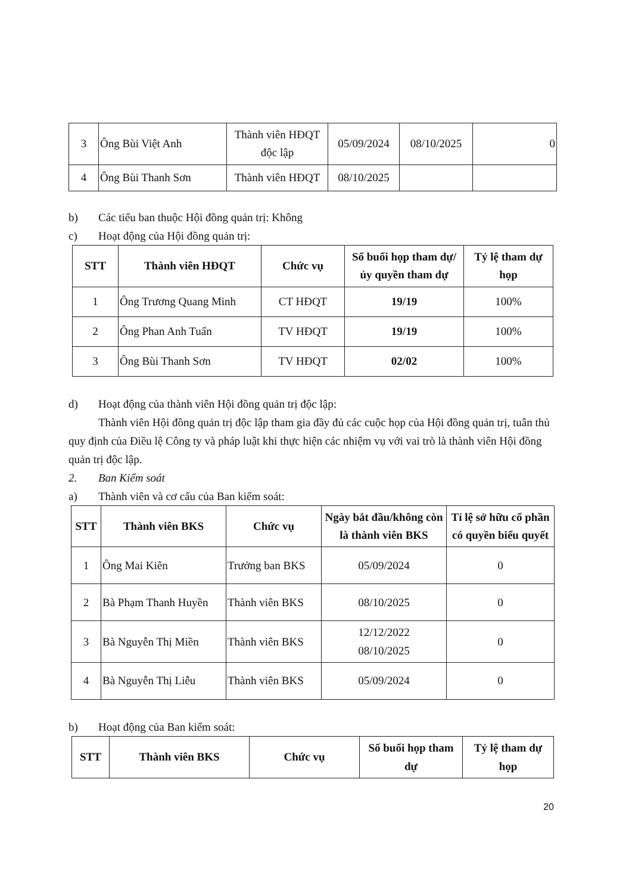| 3 | Ông Bùi Việt Anh | Thành viên HĐQT độc lập | 05/09/2024 | 08/10/2025 | 0 |
| 4 | Ông Bùi Thanh Sơn | Thành viên HĐQT | 08/10/2025 | | |
b) Các tiểu ban thuộc Hội đồng quản trị: Không
c) Hoạt động của Hội đồng quản trị:
| STT | Thành viên HĐQT | Chức vụ | Số buổi họp tham dự/ủy quyền tham dự | Tỷ lệ tham dự họp |
| --- | --- | --- | --- | --- |
| 1 | Ông Trương Quang Minh | CT HĐQT | 19/19 | 100% |
| 2 | Ông Phan Anh Tuấn | TV HĐQT | 19/19 | 100% |
| 3 | Ông Bùi Thanh Sơn | TV HĐQT | 02/02 | 100% |
d) Hoạt động của thành viên Hội đồng quản trị độc lập:
Thành viên Hội đồng quản trị độc lập tham gia đầy đủ các cuộc họp của Hội đồng quản trị, tuân thủ quy định của Điều lệ Công ty và pháp luật khi thực hiện các nhiệm vụ với vai trò là thành viên Hội đồng quản trị độc lập.
2. Ban Kiểm soát
a) Thành viên và cơ cấu của Ban kiểm soát:
| STT | Thành viên BKS | Chức vụ | Ngày bắt đầu/không còn là thành viên BKS | Tỉ lệ sở hữu cổ phần có quyền biểu quyết |
| --- | --- | --- | --- | --- |
| 1 | Ông Mai Kiên | Trưởng ban BKS | 05/09/2024 | 0 |
| 2 | Bà Phạm Thanh Huyền | Thành viên BKS | 08/10/2025 | 0 |
| 3 | Bà Nguyễn Thị Miền | Thành viên BKS | 12/12/2022 08/10/2025 | 0 |
| 4 | Bà Nguyễn Thị Liễu | Thành viên BKS | 05/09/2024 | 0 |
b) Hoạt động của Ban kiểm soát:
| STT | Thành viên BKS | Chức vụ | Số buổi họp tham dự | Tỷ lệ tham dự họp |
| --- | --- | --- | --- | --- |
20